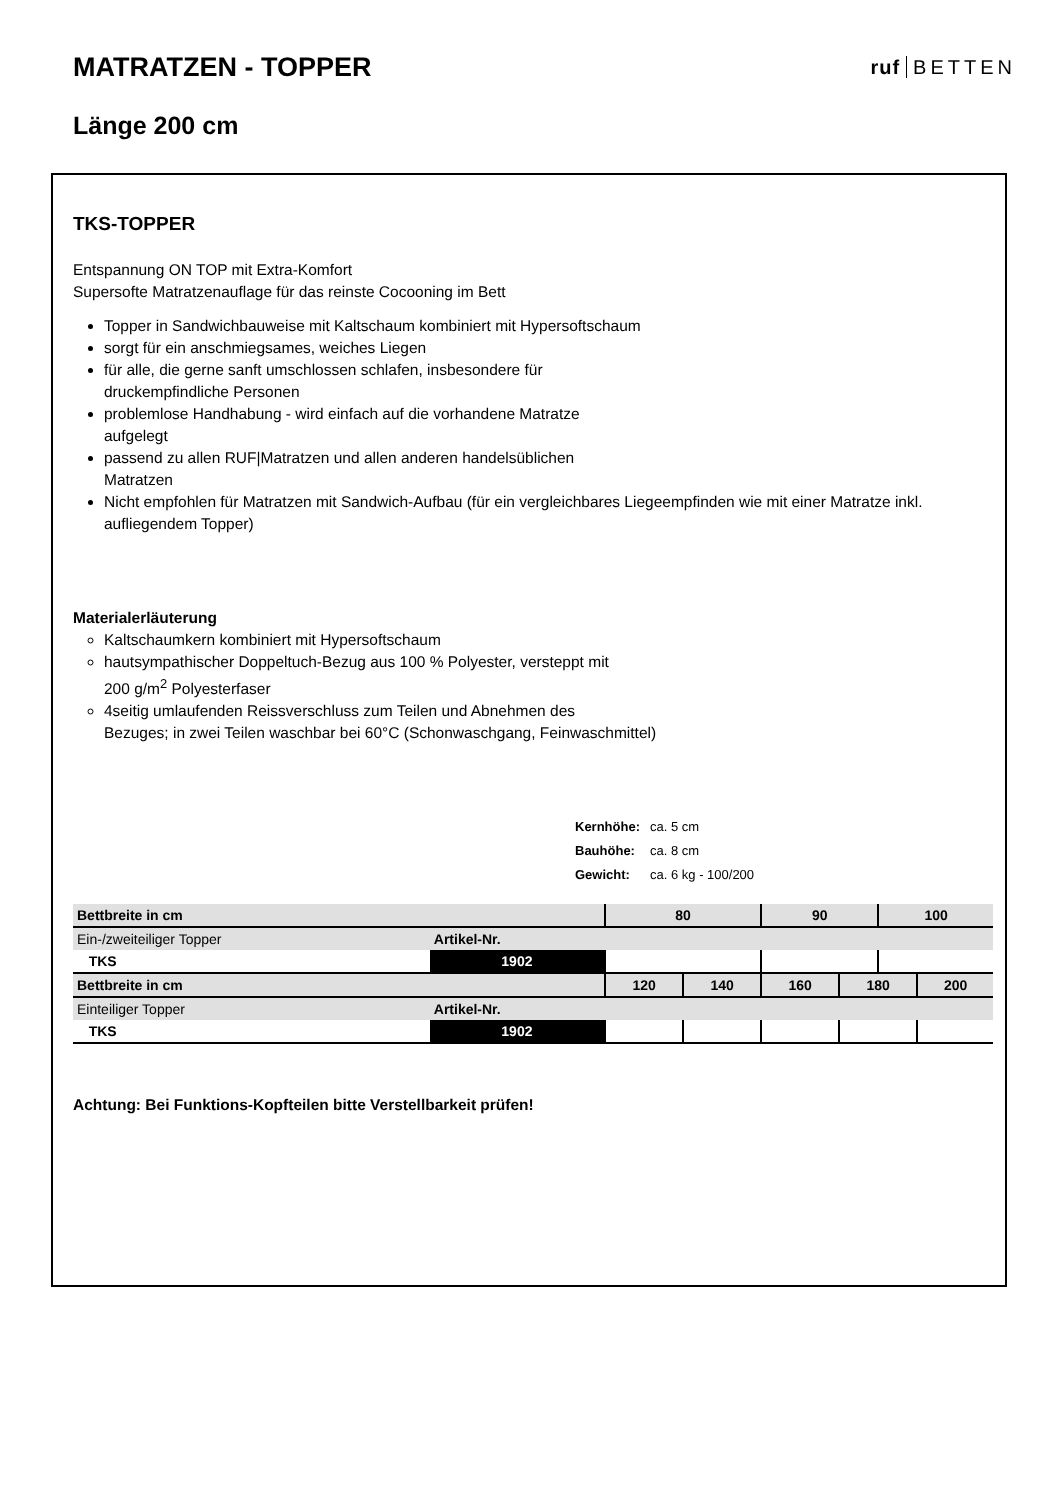MATRATZEN - TOPPER
ruf BETTEN
Länge 200 cm
TKS-TOPPER
Entspannung ON TOP mit Extra-Komfort
Supersofte Matratzenauflage für das reinste Cocooning im Bett
Topper in Sandwichbauweise mit Kaltschaum kombiniert mit Hypersoftschaum
sorgt für ein anschmiegsames, weiches Liegen
für alle, die gerne sanft umschlossen schlafen, insbesondere für
druckempfindliche Personen
problemlose Handhabung - wird einfach auf die vorhandene Matratze
aufgelegt
passend zu allen RUF|Matratzen und allen anderen handelsüblichen
Matratzen
Nicht empfohlen für Matratzen mit Sandwich-Aufbau (für ein vergleichbares Liegeempfinden wie mit einer Matratze inkl. aufliegendem Topper)
Materialerläuterung
Kaltschaumkern kombiniert mit Hypersoftschaum
hautsympathischer Doppeltuch-Bezug aus 100 % Polyester, versteppt mit
200 g/m<sup>2</sup> Polyesterfaser
4seitig umlaufenden Reissverschluss zum Teilen und Abnehmen des
Bezuges; in zwei Teilen waschbar bei 60°C (Schonwaschgang, Feinwaschmittel)
| Kernhöhe: | ca. 5 cm |
| Bauhöhe: | ca. 8 cm |
| Gewicht: | ca. 6 kg - 100/200 |
| Bettbreite in cm | | 80 | | 90 | | 100 | |
| Ein-/zweiteiliger Topper | Artikel-Nr. | | | | | | |
| TKS | 1902 | | | | | | |
| Bettbreite in cm | | 120 | 140 | 160 | 180 | | 200 |
| Einteiliger Topper | Artikel-Nr. | | | | | | |
| TKS | 1902 | | | | | | |
Achtung: Bei Funktions-Kopfteilen bitte Verstellbarkeit prüfen!